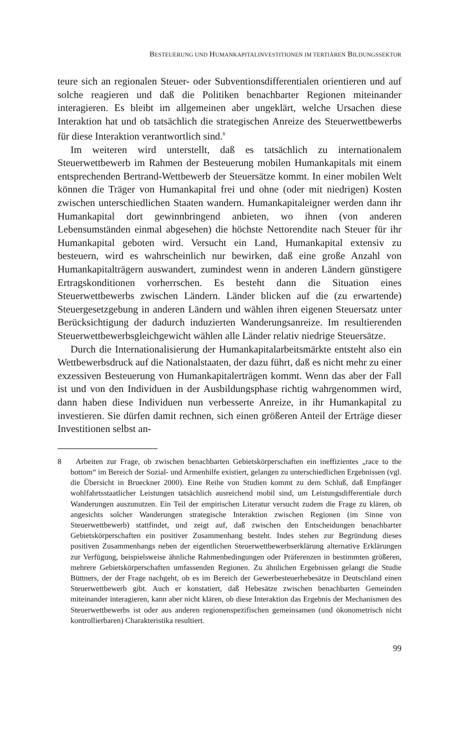BESTEUERUNG UND HUMANKAPITALINVESTITIONEN IM TERTIÄREN BILDUNGSSEKTOR
teure sich an regionalen Steuer- oder Subventionsdifferentialen orientieren und auf solche reagieren und daß die Politiken benachbarter Regionen miteinander interagieren. Es bleibt im allgemeinen aber ungeklärt, welche Ursachen diese Interaktion hat und ob tatsächlich die strategischen Anreize des Steuerwettbewerbs für diese Interaktion verantwortlich sind.<sup>8</sup>
Im weiteren wird unterstellt, daß es tatsächlich zu internationalem Steuerwettbewerb im Rahmen der Besteuerung mobilen Humankapitals mit einem entsprechenden Bertrand-Wettbewerb der Steuersätze kommt. In einer mobilen Welt können die Träger von Humankapital frei und ohne (oder mit niedrigen) Kosten zwischen unterschiedlichen Staaten wandern. Humankapitaleigner werden dann ihr Humankapital dort gewinnbringend anbieten, wo ihnen (von anderen Lebensumständen einmal abgesehen) die höchste Nettorendite nach Steuer für ihr Humankapital geboten wird. Versucht ein Land, Humankapital extensiv zu besteuern, wird es wahrscheinlich nur bewirken, daß eine große Anzahl von Humankapitalträgern auswandert, zumindest wenn in anderen Ländern günstigere Ertragskonditionen vorherrschen. Es besteht dann die Situation eines Steuerwettbewerbs zwischen Ländern. Länder blicken auf die (zu erwartende) Steuergesetzgebung in anderen Ländern und wählen ihren eigenen Steuersatz unter Berücksichtigung der dadurch induzierten Wanderungsanreize. Im resultierenden Steuerwettbewerbsgleichgewicht wählen alle Länder relativ niedrige Steuersätze.
Durch die Internationalisierung der Humankapitalarbeitsmärkte entsteht also ein Wettbewerbsdruck auf die Nationalstaaten, der dazu führt, daß es nicht mehr zu einer exzessiven Besteuerung von Humankapitalerträgen kommt. Wenn das aber der Fall ist und von den Individuen in der Ausbildungsphase richtig wahrgenommen wird, dann haben diese Individuen nun verbesserte Anreize, in ihr Humankapital zu investieren. Sie dürfen damit rechnen, sich einen größeren Anteil der Erträge dieser Investitionen selbst an-
8 Arbeiten zur Frage, ob zwischen benachbarten Gebietskörperschaften ein ineffizientes „race to the bottom“ im Bereich der Sozial- und Armenhilfe existiert, gelangen zu unterschiedlichen Ergebnissen (vgl. die Übersicht in Brueckner 2000). Eine Reihe von Studien kommt zu dem Schluß, daß Empfänger wohlfahrtsstaatlicher Leistungen tatsächlich ausreichend mobil sind, um Leistungsdifferentiale durch Wanderungen auszunutzen. Ein Teil der empirischen Literatur versucht zudem die Frage zu klären, ob angesichts solcher Wanderungen strategische Interaktion zwischen Regionen (im Sinne von Steuerwettbewerb) stattfindet, und zeigt auf, daß zwischen den Entscheidungen benachbarter Gebietskörperschaften ein positiver Zusammenhang besteht. Indes stehen zur Begründung dieses positiven Zusammenhangs neben der eigentlichen Steuerwettbewerbserklärung alternative Erklärungen zur Verfügung, beispielsweise ähnliche Rahmenbedingungen oder Präferenzen in bestimmten größeren, mehrere Gebietskörperschaften umfassenden Regionen. Zu ähnlichen Ergebnissen gelangt die Studie Büttners, der der Frage nachgeht, ob es im Bereich der Gewerbesteuerhebesätze in Deutschland einen Steuerwettbewerb gibt. Auch er konstatiert, daß Hebesätze zwischen benachbarten Gemeinden miteinander interagieren, kann aber nicht klären, ob diese Interaktion das Ergebnis der Mechanismen des Steuerwettbewerbs ist oder aus anderen regionenspezifischen gemeinsamen (und ökonometrisch nicht kontrollierbaren) Charakteristika resultiert.
99